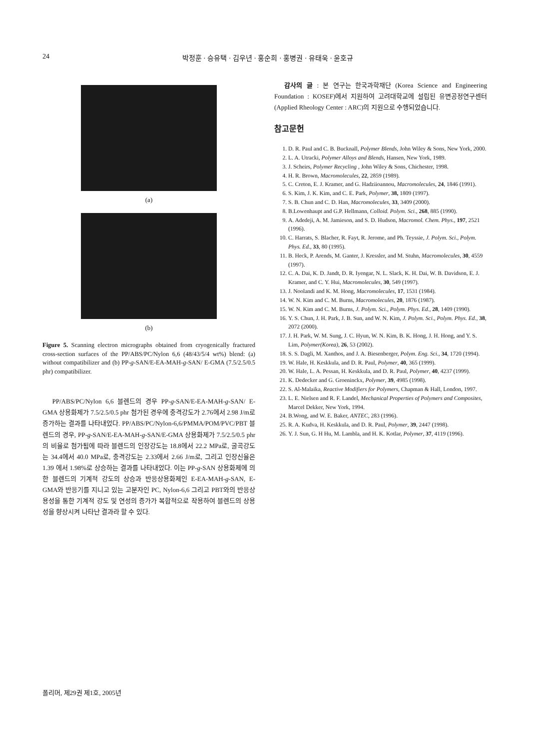24 박정훈 · 승유택 · 김우년 · 홍순희 · 홍병권 · 유태욱 · 윤호규
(a)
(b)
Figure 5. Scanning electron micrographs obtained from cryogenically fractured cross-section surfaces of the PP/ABS/PC/Nylon 6,6 (48/43/5/4 wt%) blend: (a) without compatibilizer and (b) PP-g-SAN/E-EA-MAH-g-SAN/ E-GMA (7.5/2.5/0.5 phr) compatibilizer.
PP/ABS/PC/Nylon 6,6 블렌드의 경우 PP-g-SAN/E-EA-MAH-g-SAN/ E-GMA 상용화제가 7.5/2.5/0.5 phr 첨가된 경우에 충격강도가 2.76에서 2.98 J/m로 증가하는 결과를 나타내었다. PP/ABS/PC/Nylon-6,6/PMMA/POM/PVC/PBT 블렌드의 경우, PP-g-SAN/E-EA-MAH-g-SAN/E-GMA 상용화제가 7.5/2.5/0.5 phr의 비율로 첨가됨에 따라 블렌드의 인장강도는 18.8에서 22.2 MPa로, 굴곡강도는 34.4에서 40.0 MPa로, 충격강도는 2.33에서 2.66 J/m로, 그리고 인장신율은 1.39 에서 1.98%로 상승하는 결과를 나타내었다. 이는 PP-g-SAN 상용화제에 의한 블렌드의 기계적 강도의 상승과 반응상용화제인 E-EA-MAH-g-SAN, E-GMA와 반응기를 지니고 있는 고분자인 PC, Nylon-6,6 그리고 PBT와의 반응상용성을 통한 기계적 강도 및 연성의 증가가 복합적으로 작용하여 블렌드의 상용성을 향상시켜 나타난 결과라 할 수 있다.
감사의 글 : 본 연구는 한국과학재단 (Korea Science and Engineering Foundation : KOSEF)에서 지원하여 고려대학교에 설립된 유변공정연구센터 (Applied Rheology Center : ARC)의 지원으로 수행되었습니다.
참고문헌
1. D. R. Paul and C. B. Bucknall, Polymer Blends, John Wiley & Sons, New York, 2000.
2. L. A. Utracki, Polymer Alloys and Blends, Hansen, New York, 1989.
3. J. Scheirs, Polymer Recycling , John Wiley & Sons, Chichester, 1998.
4. H. R. Brown, Macromolecules, 22, 2859 (1989).
5. C. Creton, E. J. Kramer, and G. Hadziioannou, Macromolecules, 24, 1846 (1991).
6. S. Kim, J. K. Kim, and C. E. Park, Polymer, 38, 1809 (1997).
7. S. B. Chun and C. D. Han, Macromolecules, 33, 3409 (2000).
8. B.Lowenhaupt and G.P. Hellmann, Colloid. Polym. Sci., 268, 885 (1990).
9. A. Adedeji, A. M. Jamieson, and S. D. Hudson, Macromol. Chem. Phys., 197, 2521 (1996).
10. C. Harrats, S. Blacher, R. Fayt, R. Jerome, and Ph. Teyssie, J. Polym. Sci., Polym. Phys. Ed., 33, 80 (1995).
11. B. Heck, P. Arends, M. Ganter, J. Kressler, and M. Stuhn, Macromolecules, 30, 4559 (1997).
12. C. A. Dai, K. D. Jandt, D. R. Iyengar, N. L. Slack, K. H. Dai, W. B. Davidson, E. J. Kramer, and C. Y. Hui, Macromolecules, 30, 549 (1997).
13. J. Noolandi and K. M. Hong, Macromolecules, 17, 1531 (1984).
14. W. N. Kim and C. M. Burns, Macromolecules, 20, 1876 (1987).
15. W. N. Kim and C. M. Burns, J. Polym. Sci., Polym. Phys. Ed., 28, 1409 (1990).
16. Y. S. Chun, J. H. Park, J. B. Sun, and W. N. Kim, J. Polym. Sci., Polym. Phys. Ed., 38, 2072 (2000).
17. J. H. Park, W. M. Sung, J. C. Hyun, W. N. Kim, B. K. Hong, J. H. Hong, and Y. S. Lim, Polymer(Korea), 26, 53 (2002).
18. S. S. Dagli, M. Xanthos, and J. A. Biesenberger, Polym. Eng. Sci., 34, 1720 (1994).
19. W. Hale, H. Keskkula, and D. R. Paul, Polymer, 40, 365 (1999).
20. W. Hale, L. A. Pessan, H. Keskkula, and D. R. Paul, Polymer, 40, 4237 (1999).
21. K. Dedecker and G. Groeninckx, Polymer, 39, 4985 (1998).
22. S. Al-Malaika, Reactive Modifiers for Polymers, Chapman & Hall, London, 1997.
23. L. E. Nielsen and R. F. Landel, Mechanical Properties of Polymers and Composites, Marcel Dekker, New York, 1994.
24. B.Wong, and W. E. Baker, ANTEC, 283 (1996).
25. R. A. Kudva, H. Keskkula, and D. R. Paul, Polymer, 39, 2447 (1998).
26. Y. J. Sun, G. H Hu, M. Lambla, and H. K. Kotlar, Polymer, 37, 4119 (1996).
폴리머, 제29권 제1호, 2005년